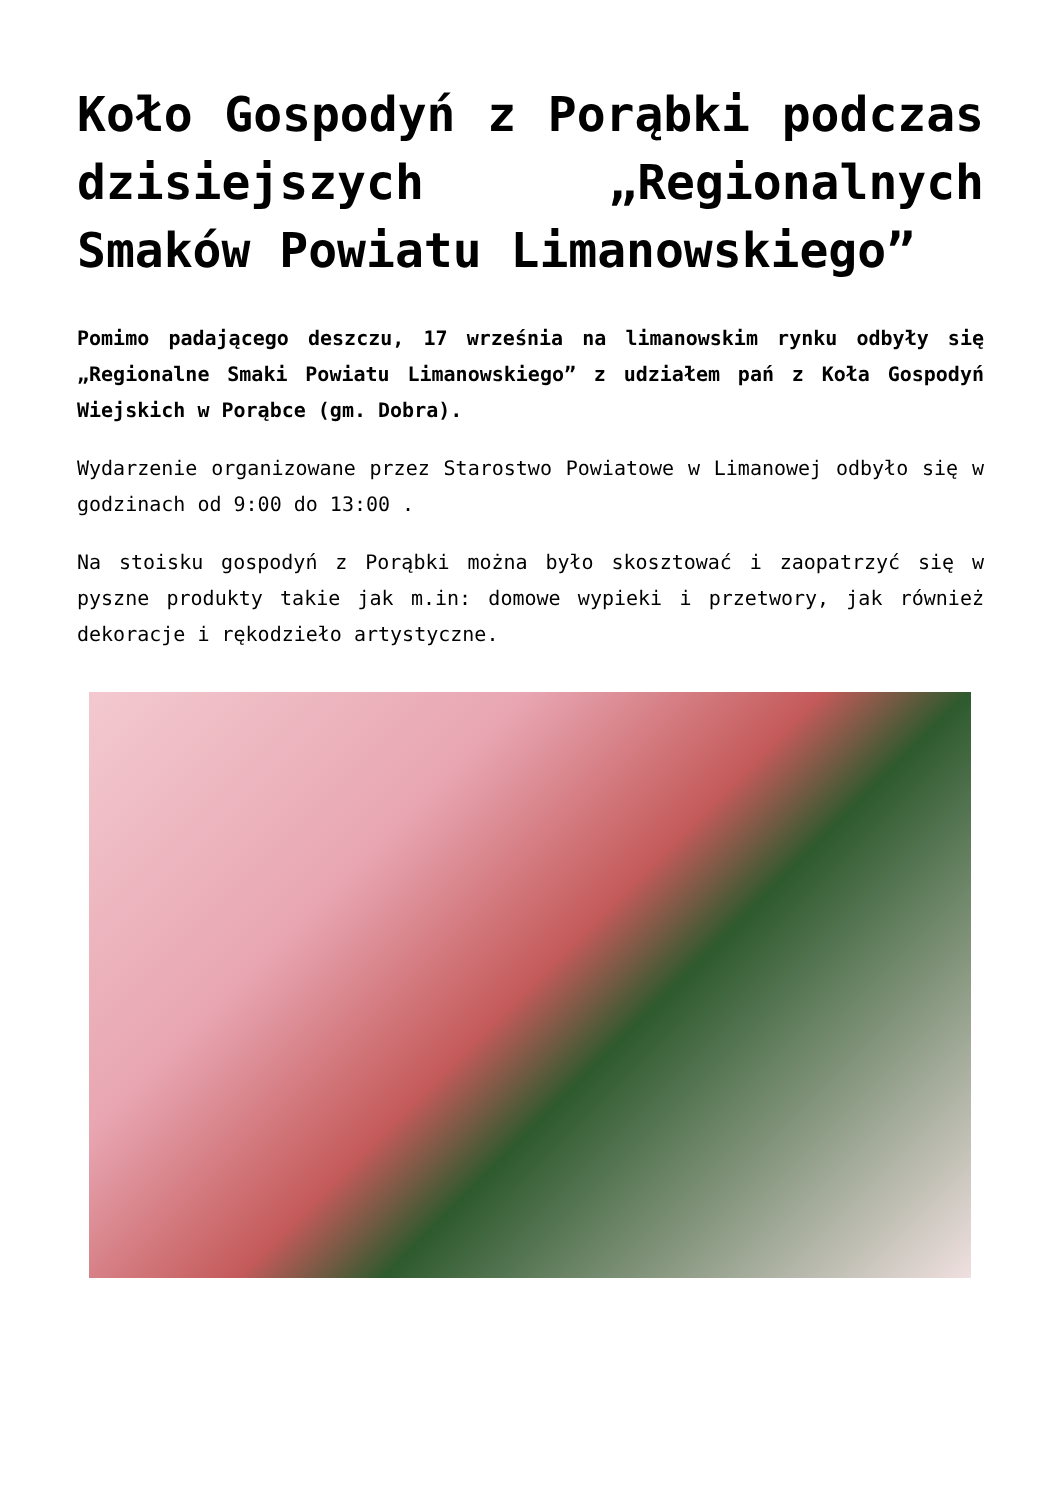Koło Gospodyń z Porąbki podczas dzisiejszych „Regionalnych Smaków Powiatu Limanowskiego”
Pomimo padającego deszczu, 17 września na limanowskim rynku odbyły się „Regionalne Smaki Powiatu Limanowskiego” z udziałem pań z Koła Gospodyń Wiejskich w Porąbce (gm. Dobra).
Wydarzenie organizowane przez Starostwo Powiatowe w Limanowej odbyło się w godzinach od 9:00 do 13:00 .
Na stoisku gospodyń z Porąbki można było skosztować i zaopatrzyć się w pyszne produkty takie jak m.in: domowe wypieki i przetwory, jak również dekoracje i rękodzieło artystyczne.